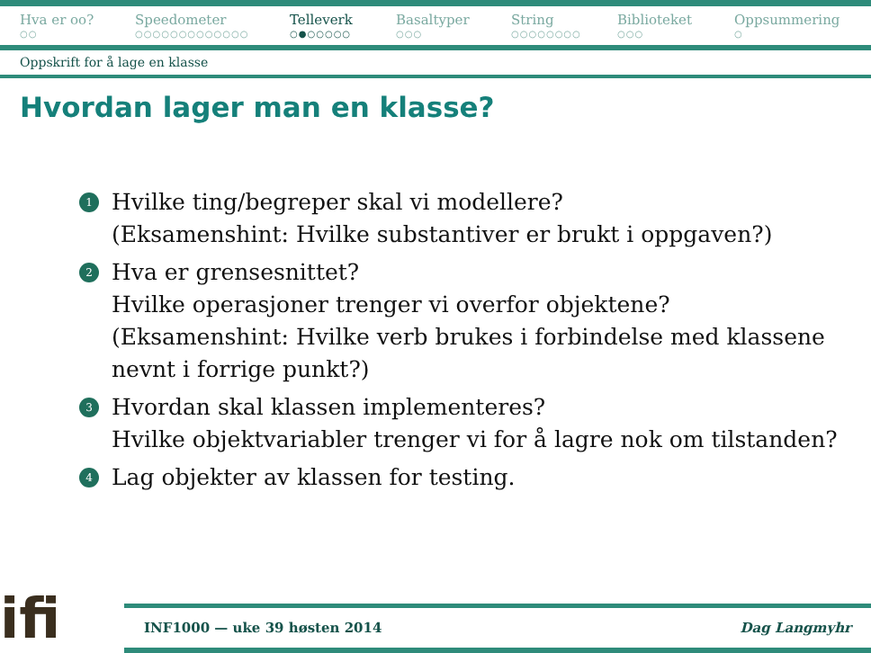Hva er oo?
○○
Speedometer
○○○○○○○○○○○○○
Telleverk
○●○○○○○
Basaltyper
○○○
String
○○○○○○○○
Biblioteket
○○○
Oppsummering
○
Oppskrift for å lage en klasse
Hvordan lager man en klasse?
1 Hvilke ting/begreper skal vi modellere?
(Eksamenshint: Hvilke substantiver er brukt i oppgaven?)
2 Hva er grensesnittet?
Hvilke operasjoner trenger vi overfor objektene?
(Eksamenshint: Hvilke verb brukes i forbindelse med klassene nevnt i forrige punkt?)
3 Hvordan skal klassen implementeres?
Hvilke objektvariabler trenger vi for å lagre nok om tilstanden?
4 Lag objekter av klassen for testing.
ifi
INF1000 — uke 39 høsten 2014 Dag Langmyhr